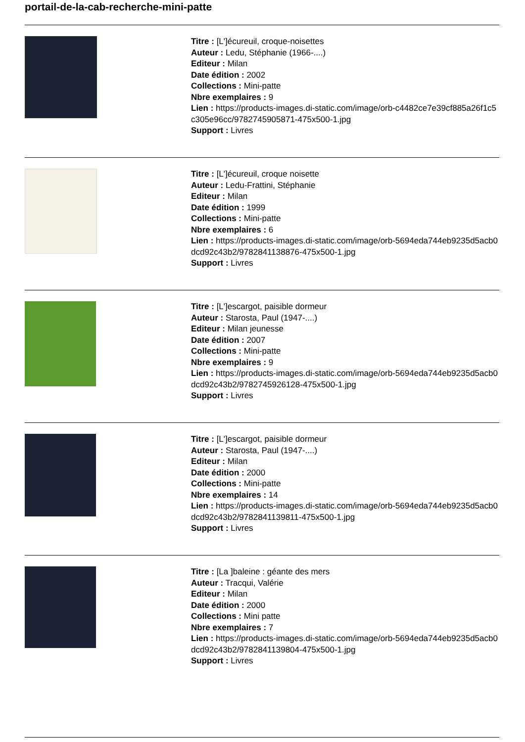portail-de-la-cab-recherche-mini-patte
Titre : [L']écureuil, croque-noisettes
Auteur : Ledu, Stéphanie (1966-....)
Editeur : Milan
Date édition : 2002
Collections : Mini-patte
Nbre exemplaires : 9
Lien : https://products-images.di-static.com/image/orb-c4482ce7e39cf885a26f1c5c305e96cc/9782745905871-475x500-1.jpg
Support : Livres
Titre : [L']écureuil, croque noisette
Auteur : Ledu-Frattini, Stéphanie
Editeur : Milan
Date édition : 1999
Collections : Mini-patte
Nbre exemplaires : 6
Lien : https://products-images.di-static.com/image/orb-5694eda744eb9235d5acb0dcd92c43b2/9782841138876-475x500-1.jpg
Support : Livres
Titre : [L']escargot, paisible dormeur
Auteur : Starosta, Paul (1947-....)
Editeur : Milan jeunesse
Date édition : 2007
Collections : Mini-patte
Nbre exemplaires : 9
Lien : https://products-images.di-static.com/image/orb-5694eda744eb9235d5acb0dcd92c43b2/9782745926128-475x500-1.jpg
Support : Livres
Titre : [L']escargot, paisible dormeur
Auteur : Starosta, Paul (1947-....)
Editeur : Milan
Date édition : 2000
Collections : Mini-patte
Nbre exemplaires : 14
Lien : https://products-images.di-static.com/image/orb-5694eda744eb9235d5acb0dcd92c43b2/9782841139811-475x500-1.jpg
Support : Livres
Titre : [La ]baleine : géante des mers
Auteur : Tracqui, Valérie
Editeur : Milan
Date édition : 2000
Collections : Mini patte
Nbre exemplaires : 7
Lien : https://products-images.di-static.com/image/orb-5694eda744eb9235d5acb0dcd92c43b2/9782841139804-475x500-1.jpg
Support : Livres